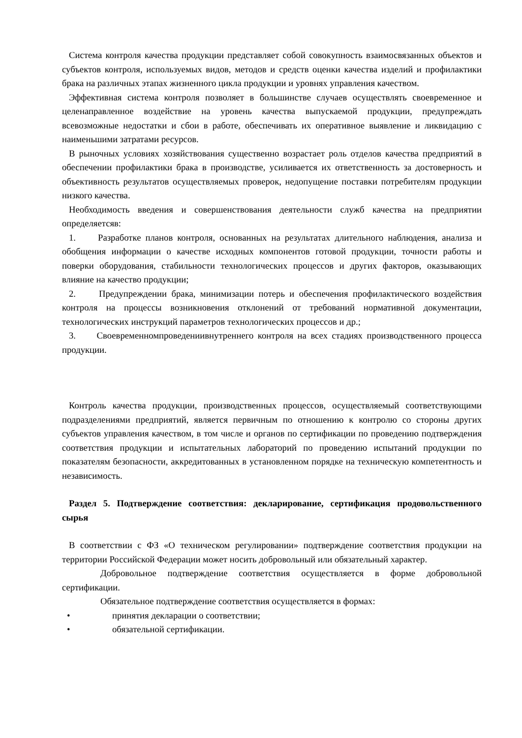Система контроля качества продукции представляет собой совокупность взаимосвязанных объектов и субъектов контроля, используемых видов, методов и средств оценки качества изделий и профилактики брака на различных этапах жизненного цикла продукции и уровнях управления качеством.
Эффективная система контроля позволяет в большинстве случаев осуществлять своевременное и целенаправленное воздействие на уровень качества выпускаемой продукции, предупреждать всевозможные недостатки и сбои в работе, обеспечивать их оперативное выявление и ликвидацию с наименьшими затратами ресурсов.
В рыночных условиях хозяйствования существенно возрастает роль отделов качества предприятий в обеспечении профилактики брака в производстве, усиливается их ответственность за достоверность и объективность результатов осуществляемых проверок, недопущение поставки потребителям продукции низкого качества.
Необходимость введения и совершенствования деятельности служб качества на предприятии определяетсяв:
1. Разработке планов контроля, основанных на результатах длительного наблюдения, анализа и обобщения информации о качестве исходных компонентов готовой продукции, точности работы и поверки оборудования, стабильности технологических процессов и других факторов, оказывающих влияние на качество продукции;
2. Предупреждении брака, минимизации потерь и обеспечения профилактического воздействия контроля на процессы возникновения отклонений от требований нормативной документации, технологических инструкций параметров технологических процессов и др.;
3. Своевременномпроведениивнутреннего контроля на всех стадиях производственного процесса продукции.
Контроль качества продукции, производственных процессов, осуществляемый соответствующими подразделениями предприятий, является первичным по отношению к контролю со стороны других субъектов управления качеством, в том числе и органов по сертификации по проведению подтверждения соответствия продукции и испытательных лабораторий по проведению испытаний продукции по показателям безопасности, аккредитованных в установленном порядке на техническую компетентность и независимость.
Раздел 5. Подтверждение соответствия: декларирование, сертификация продовольственного сырья
В соответствии с ФЗ «О техническом регулировании» подтверждение соответствия продукции на территории Российской Федерации может носить добровольный или обязательный характер.
Добровольное подтверждение соответствия осуществляется в форме добровольной сертификации.
Обязательное подтверждение соответствия осуществляется в формах:
• принятия декларации о соответствии;
• обязательной сертификации.